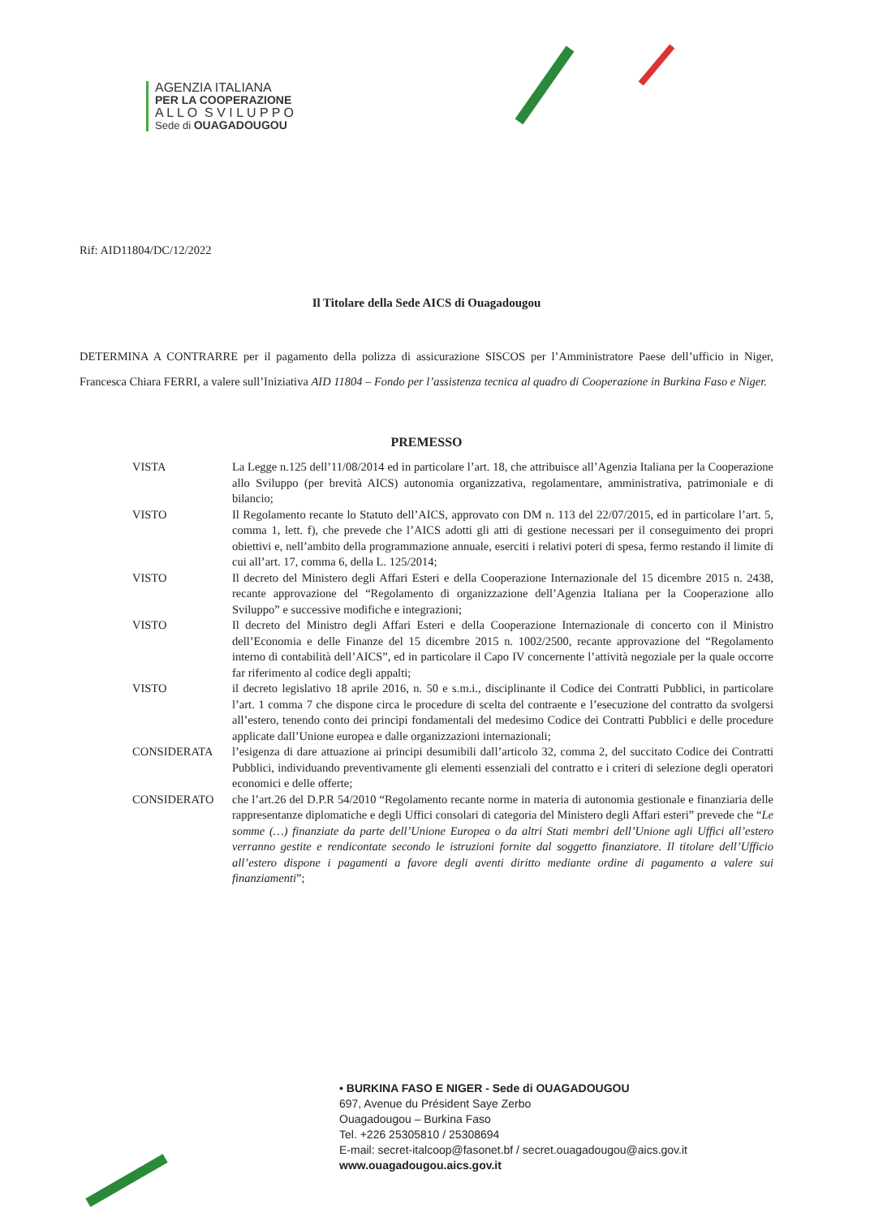AGENZIA ITALIANA
PER LA COOPERAZIONE
A L L O S V I L U P P O
Sede di OUAGADOUGOU
Rif: AID11804/DC/12/2022
Il Titolare della Sede AICS di Ouagadougou
DETERMINA A CONTRARRE per il pagamento della polizza di assicurazione SISCOS per l’Amministratore Paese dell’ufficio in Niger, Francesca Chiara FERRI, a valere sull’Iniziativa AID 11804 – Fondo per l’assistenza tecnica al quadro di Cooperazione in Burkina Faso e Niger.
PREMESSO
VISTA La Legge n.125 dell’11/08/2014 ed in particolare l’art. 18, che attribuisce all’Agenzia Italiana per la Cooperazione allo Sviluppo (per brevità AICS) autonomia organizzativa, regolamentare, amministrativa, patrimoniale e di bilancio;
VISTO Il Regolamento recante lo Statuto dell’AICS, approvato con DM n. 113 del 22/07/2015, ed in particolare l’art. 5, comma 1, lett. f), che prevede che l’AICS adotti gli atti di gestione necessari per il conseguimento dei propri obiettivi e, nell’ambito della programmazione annuale, eserciti i relativi poteri di spesa, fermo restando il limite di cui all’art. 17, comma 6, della L. 125/2014;
VISTO Il decreto del Ministero degli Affari Esteri e della Cooperazione Internazionale del 15 dicembre 2015 n. 2438, recante approvazione del “Regolamento di organizzazione dell’Agenzia Italiana per la Cooperazione allo Sviluppo” e successive modifiche e integrazioni;
VISTO Il decreto del Ministro degli Affari Esteri e della Cooperazione Internazionale di concerto con il Ministro dell’Economia e delle Finanze del 15 dicembre 2015 n. 1002/2500, recante approvazione del “Regolamento interno di contabilità dell’AICS”, ed in particolare il Capo IV concernente l’attività negoziale per la quale occorre far riferimento al codice degli appalti;
VISTO il decreto legislativo 18 aprile 2016, n. 50 e s.m.i., disciplinante il Codice dei Contratti Pubblici, in particolare l’art. 1 comma 7 che dispone circa le procedure di scelta del contraente e l’esecuzione del contratto da svolgersi all’estero, tenendo conto dei principi fondamentali del medesimo Codice dei Contratti Pubblici e delle procedure applicate dall’Unione europea e dalle organizzazioni internazionali;
CONSIDERATA l’esigenza di dare attuazione ai principi desumibili dall’articolo 32, comma 2, del succitato Codice dei Contratti Pubblici, individuando preventivamente gli elementi essenziali del contratto e i criteri di selezione degli operatori economici e delle offerte;
CONSIDERATO che l’art.26 del D.P.R 54/2010 “Regolamento recante norme in materia di autonomia gestionale e finanziaria delle rappresentanze diplomatiche e degli Uffici consolari di categoria del Ministero degli Affari esteri” prevede che “Le somme (…) finanziate da parte dell’Unione Europea o da altri Stati membri dell’Unione agli Uffici all’estero verranno gestite e rendicontate secondo le istruzioni fornite dal soggetto finanziatore. Il titolare dell’Ufficio all’estero dispone i pagamenti a favore degli aventi diritto mediante ordine di pagamento a valere sui finanziamenti”;
• BURKINA FASO E NIGER - Sede di OUAGADOUGOU
697, Avenue du Président Saye Zerbo
Ouagadougou – Burkina Faso
Tel. +226 25305810 / 25308694
E-mail: secret-italcoop@fasonet.bf / secret.ouagadougou@aics.gov.it
www.ouagadougou.aics.gov.it